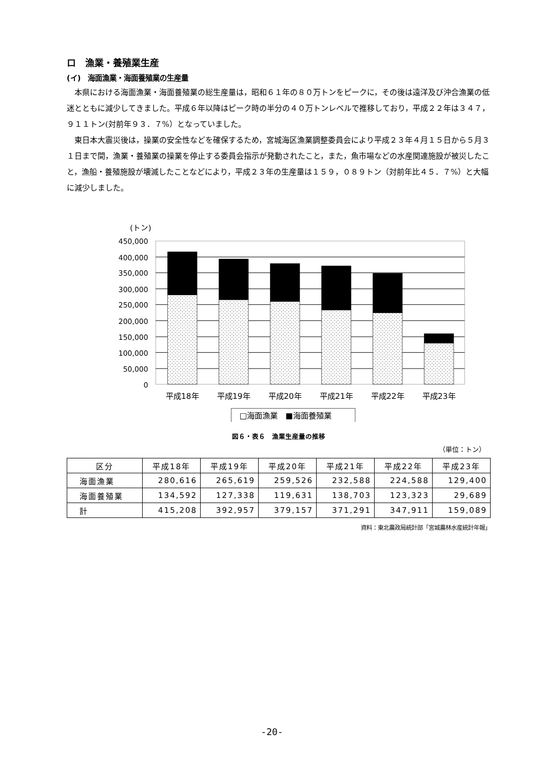ロ　漁業・養殖業生産
(イ)　海面漁業・海面養殖業の生産量
本県における海面漁業・海面養殖業の総生産量は，昭和６１年の８０万トンをピークに，その後は遠洋及び沖合漁業の低迷とともに減少してきました。平成６年以降はピーク時の半分の４０万トンレベルで推移しており，平成２２年は３４７，９１１トン(対前年９３．７%）となっていました。
東日本大震災後は，操業の安全性などを確保するため，宮城海区漁業調整委員会により平成２３年４月１５日から５月３１日まで間，漁業・養殖業の操業を停止する委員会指示が発動されたこと，また，魚市場などの水産関連施設が被災したこと，漁船・養殖施設が壊滅したことなどにより，平成２３年の生産量は１５９，０８９トン（対前年比４５．７%）と大幅に減少しました。
(トン)
450,000
400,000
350,000
300,000
250,000
200,000
150,000
100,000
50,000
0
平成18年
平成19年
平成20年
平成21年
平成22年
平成23年
□海面漁業　■海面養殖業
図６・表６　漁業生産量の推移
（単位：トン）
| 区分 | 平成18年 | 平成19年 | 平成20年 | 平成21年 | 平成22年 | 平成23年 |
| --- | --- | --- | --- | --- | --- | --- |
| 海面漁業 | 280,616 | 265,619 | 259,526 | 232,588 | 224,588 | 129,400 |
| 海面養殖業 | 134,592 | 127,338 | 119,631 | 138,703 | 123,323 | 29,689 |
| 計 | 415,208 | 392,957 | 379,157 | 371,291 | 347,911 | 159,089 |
資料：東北農政局統計部「宮城農林水産統計年報」
-20-